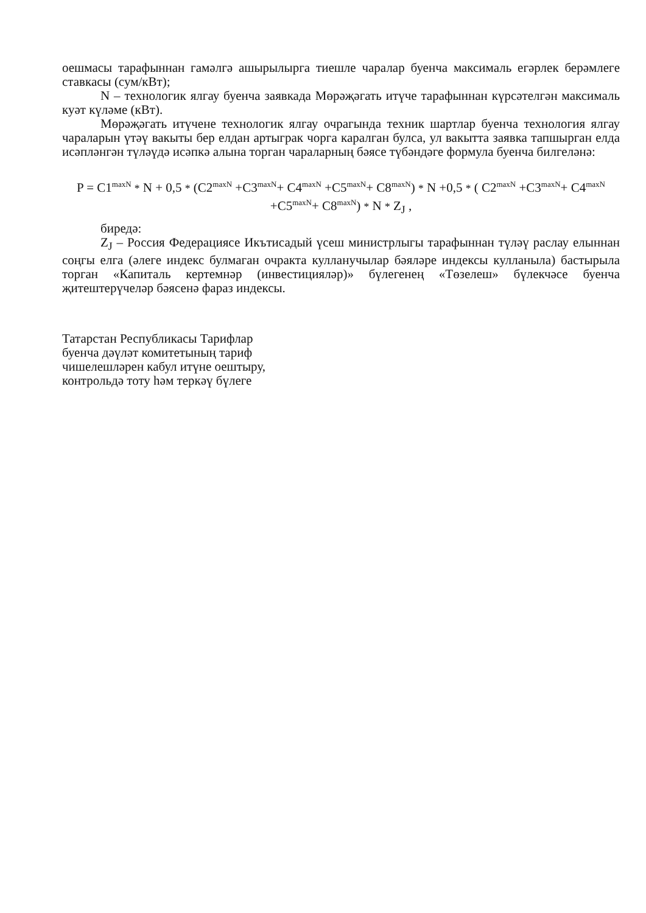оешмасы тарафыннан гамәлгә ашырылырга тиешле чаралар буенча максималь егәрлек берәмлегe ставкасы (сум/кВт);
N – технологик ялгау буенча заявкада Мөрәҗәгать итүче тарафыннан күрсәтелгән максималь куәт күләме (кВт).
Мөрәҗәгать итүчене технологик ялгау очрагында техник шартлар буенча технология ялгау чараларын үтәү вакыты бер елдан артыграк чорга каралган булса, ул вакытта заявка тапшырган елда исәпләнгән түләүдә исәпкә алына торган чараларның бәясе түбәндәге формула буенча билгеләнә:
P = C1<sup>maxN</sup> * N + 0,5 * (C2<sup>maxN</sup> +C3<sup>maxN</sup>+ C4<sup>maxN</sup> +C5<sup>maxN</sup>+ C8<sup>maxN</sup>) * N +0,5 * ( C2<sup>maxN</sup> +C3<sup>maxN</sup>+ C4<sup>maxN</sup> +C5<sup>maxN</sup>+ C8<sup>maxN</sup>) * N * Z<sub>J</sub> ,
биредә:
Z<sub>J</sub> – Россия Федерациясе Икътисадый үсеш министрлыгы тарафыннан түләү раслау елыннан соңгы елга (әлеге индекс булмаган очракта кулланучылар бәяләре индексы кулланыла) бастырыла торган «Капиталь кертемнәр (инвестицияләр)» бүлегенең «Төзелеш» бүлекчәсе буенча җитештерүчеләр бәясенә фараз индексы.
Татарстан Республикасы Тарифлар
буенча дәүләт комитетының тариф
чишелешләрен кабул итүне оештыру,
контрольдә тоту һәм теркәү бүлеге